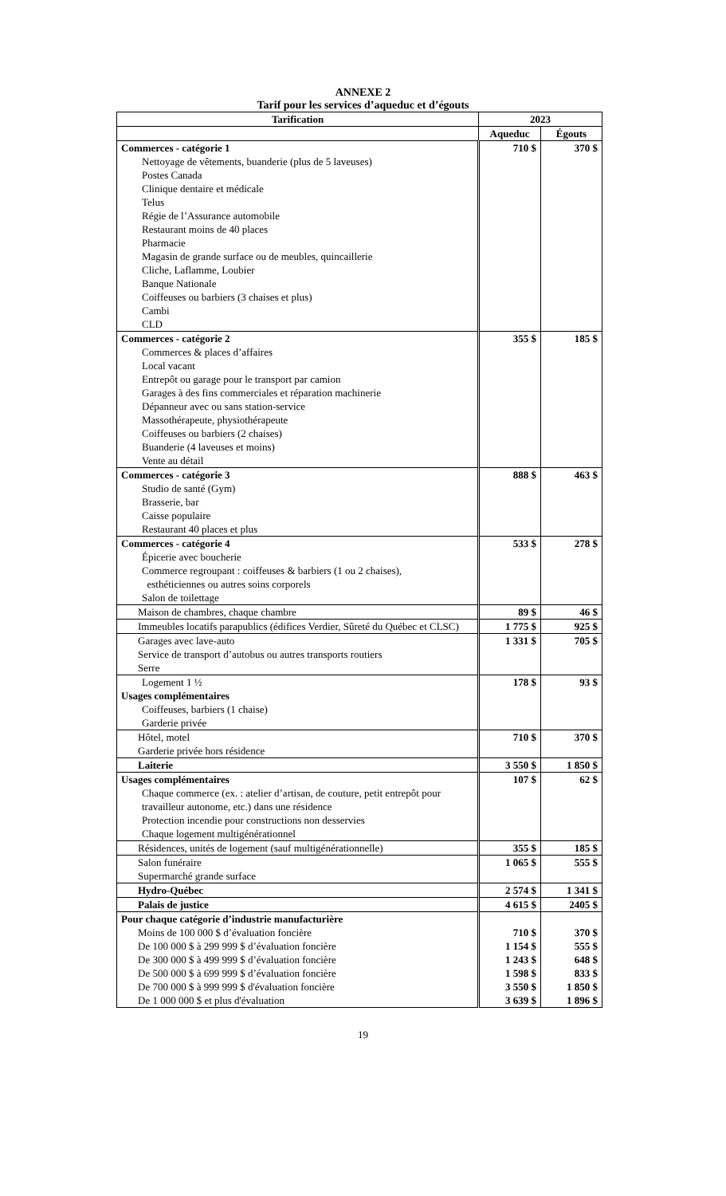ANNEXE 2
Tarif pour les services d’aqueduc et d’égouts
| Tarification | 2023 | |
| --- | --- | --- |
| | Aqueduc | Égouts |
| Commerces - catégorie 1 Nettoyage de vêtements, buanderie (plus de 5 laveuses) Postes Canada Clinique dentaire et médicale Telus Régie de l’Assurance automobile Restaurant moins de 40 places Pharmacie Magasin de grande surface ou de meubles, quincaillerie Cliche, Laflamme, Loubier Banque Nationale Coiffeuses ou barbiers (3 chaises et plus) Cambi CLD | 710 $ | 370 $ |
| Commerces - catégorie 2 Commerces & places d’affaires Local vacant Entrepôt ou garage pour le transport par camion Garages à des fins commerciales et réparation machinerie Dépanneur avec ou sans station-service Massothérapeute, physiothérapeute Coiffeuses ou barbiers (2 chaises) Buanderie (4 laveuses et moins) Vente au détail | 355 $ | 185 $ |
| Commerces - catégorie 3 Studio de santé (Gym) Brasserie, bar Caisse populaire Restaurant 40 places et plus | 888 $ | 463 $ |
| Commerces - catégorie 4 Épicerie avec boucherie Commerce regroupant : coiffeuses & barbiers (1 ou 2 chaises), esthéticiennes ou autres soins corporels Salon de toilettage | 533 $ | 278 $ |
| Maison de chambres, chaque chambre | 89 $ | 46 $ |
| Immeubles locatifs parapublics (édifices Verdier, Sûreté du Québec et CLSC) | 1 775 $ | 925 $ |
| Garages avec lave-auto Service de transport d’autobus ou autres transports routiers Serre | 1 331 $ | 705 $ |
| Logement 1 ½ Usages complémentaires Coiffeuses, barbiers (1 chaise) Garderie privée | 178 $ | 93 $ |
| Hôtel, motel Garderie privée hors résidence | 710 $ | 370 $ |
| Laiterie | 3 550 $ | 1 850 $ |
| Usages complémentaires Chaque commerce (ex. : atelier d’artisan, de couture, petit entrepôt pour travailleur autonome, etc.) dans une résidence Protection incendie pour constructions non desservies Chaque logement multigénérationnel | 107 $ | 62 $ |
| Résidences, unités de logement (sauf multigénérationnelle) | 355 $ | 185 $ |
| Salon funéraire Supermarché grande surface | 1 065 $ | 555 $ |
| Hydro-Québec | 2 574 $ | 1 341 $ |
| Palais de justice | 4 615 $ | 2405 $ |
| Pour chaque catégorie d’industrie manufacturière | | |
| Moins de 100 000 $ d’évaluation foncière | 710 $ | 370 $ |
| De 100 000 $ à 299 999 $ d’évaluation foncière | 1 154 $ | 555 $ |
| De 300 000 $ à 499 999 $ d’évaluation foncière | 1 243 $ | 648 $ |
| De 500 000 $ à 699 999 $ d’évaluation foncière | 1 598 $ | 833 $ |
| De 700 000 $ à 999 999 $ d'évaluation foncière | 3 550 $ | 1 850 $ |
| De 1 000 000 $ et plus d'évaluation | 3 639 $ | 1 896 $ |
19